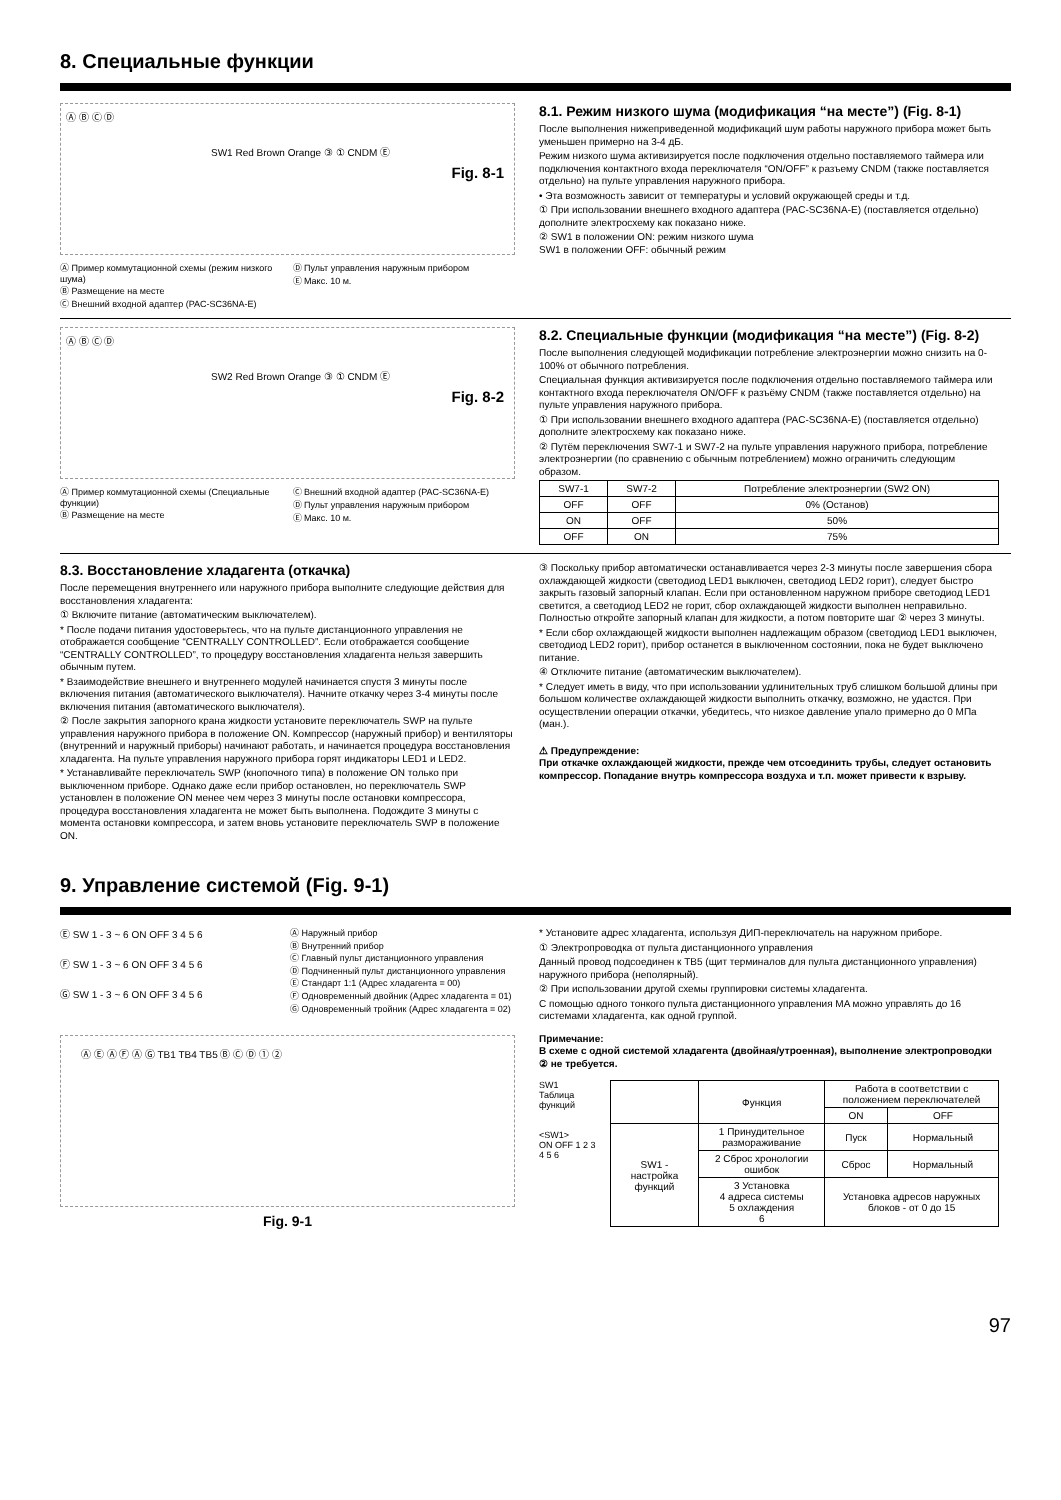8. Специальные функции
Ⓐ Ⓑ Ⓒ Ⓓ
SW1 Red Brown Orange ③ ① CNDM Ⓔ
Fig. 8-1
Ⓐ Пример коммутационной схемы (режим низкого шума)
Ⓑ Размещение на месте
Ⓒ Внешний входной адаптер (PAC-SC36NA-E)
Ⓓ Пульт управления наружным прибором
Ⓔ Макс. 10 м.
8.1. Режим низкого шума (модификация “на месте”) (Fig. 8-1)
После выполнения нижеприведенной модификаций шум работы наружного прибора может быть уменьшен примерно на 3-4 дБ.
Режим низкого шума активизируется после подключения отдельно поставляемого таймера или подключения контактного входа переключателя “ON/OFF” к разъему CNDM (также поставляется отдельно) на пульте управления наружного прибора.
• Эта возможность зависит от температуры и условий окружающей среды и т.д.
① При использовании внешнего входного адаптера (PAC-SC36NA-E) (поставляется отдельно) дополните электросхему как показано ниже.
② SW1 в положении ON: режим низкого шума
SW1 в положении OFF: обычный режим
Ⓐ Ⓑ Ⓒ Ⓓ
SW2 Red Brown Orange ③ ① CNDM Ⓔ
Fig. 8-2
Ⓐ Пример коммутационной схемы (Специальные функции)
Ⓑ Размещение на месте
Ⓒ Внешний входной адаптер (PAC-SC36NA-E)
Ⓓ Пульт управления наружным прибором
Ⓔ Макс. 10 м.
8.2. Специальные функции (модификация “на месте”) (Fig. 8-2)
После выполнения следующей модификации потребление электроэнергии можно снизить на 0-100% от обычного потребления.
Специальная функция активизируется после подключения отдельно поставляемого таймера или контактного входа переключателя ON/OFF к разъёму CNDM (также поставляется отдельно) на пульте управления наружного прибора.
① При использовании внешнего входного адаптера (PAC-SC36NA-E) (поставляется отдельно) дополните электросхему как показано ниже.
② Путём переключения SW7-1 и SW7-2 на пульте управления наружного прибора, потребление электроэнергии (по сравнению с обычным потреблением) можно ограничить следующим образом.
| SW7-1 | SW7-2 | Потребление электроэнергии (SW2 ON) |
| --- | --- | --- |
| OFF | OFF | 0% (Останов) |
| ON | OFF | 50% |
| OFF | ON | 75% |
8.3. Восстановление хладагента (откачка)
После перемещения внутреннего или наружного прибора выполните следующие действия для восстановления хладагента:
① Включите питание (автоматическим выключателем).
* После подачи питания удостоверьтесь, что на пульте дистанционного управления не отображается сообщение “CENTRALLY CONTROLLED”. Если отображается сообщение “CENTRALLY CONTROLLED”, то процедуру восстановления хладагента нельзя завершить обычным путем.
* Взаимодействие внешнего и внутреннего модулей начинается спустя 3 минуты после включения питания (автоматического выключателя). Начните откачку через 3-4 минуты после включения питания (автоматического выключателя).
② После закрытия запорного крана жидкости установите переключатель SWP на пульте управления наружного прибора в положение ON. Компрессор (наружный прибор) и вентиляторы (внутренний и наружный приборы) начинают работать, и начинается процедура восстановления хладагента. На пульте управления наружного прибора горят индикаторы LED1 и LED2.
* Устанавливайте переключатель SWP (кнопочного типа) в положение ON только при выключенном приборе. Однако даже если прибор остановлен, но переключатель SWP установлен в положение ON менее чем через 3 минуты после остановки компрессора, процедура восстановления хладагента не может быть выполнена. Подождите 3 минуты с момента остановки компрессора, и затем вновь установите переключатель SWP в положение ON.
③ Поскольку прибор автоматически останавливается через 2-3 минуты после завершения сбора охлаждающей жидкости (светодиод LED1 выключен, светодиод LED2 горит), следует быстро закрыть газовый запорный клапан. Если при остановленном наружном приборе светодиод LED1 светится, а светодиод LED2 не горит, сбор охлаждающей жидкости выполнен неправильно. Полностью откройте запорный клапан для жидкости, а потом повторите шаг ② через 3 минуты.
* Если сбор охлаждающей жидкости выполнен надлежащим образом (светодиод LED1 выключен, светодиод LED2 горит), прибор останется в выключенном состоянии, пока не будет выключено питание.
④ Отключите питание (автоматическим выключателем).
* Следует иметь в виду, что при использовании удлинительных труб слишком большой длины при большом количестве охлаждающей жидкости выполнить откачку, возможно, не удастся. При осуществлении операции откачки, убедитесь, что низкое давление упало примерно до 0 МПа (ман.).
⚠ Предупреждение:
При откачке охлаждающей жидкости, прежде чем отсоединить трубы, следует остановить компрессор. Попадание внутрь компрессора воздуха и т.п. может привести к взрыву.
9. Управление системой (Fig. 9-1)
Ⓔ SW 1 - 3 ~ 6 ON OFF 3 4 5 6
Ⓕ SW 1 - 3 ~ 6 ON OFF 3 4 5 6
Ⓖ SW 1 - 3 ~ 6 ON OFF 3 4 5 6
Ⓐ Наружный прибор
Ⓑ Внутренний прибор
Ⓒ Главный пульт дистанционного управления
Ⓓ Подчиненный пульт дистанционного управления
Ⓔ Стандарт 1:1 (Адрес хладагента = 00)
Ⓕ Одновременный двойник (Адрес хладагента = 01)
Ⓖ Одновременный тройник (Адрес хладагента = 02)
Ⓐ Ⓔ Ⓐ Ⓕ Ⓐ Ⓖ TB1 TB4 TB5 Ⓑ Ⓒ Ⓓ ① ②
Fig. 9-1
* Установите адрес хладагента, используя ДИП-переключатель на наружном приборе.
① Электропроводка от пульта дистанционного управления
Данный провод подсоединен к TB5 (щит терминалов для пульта дистанционного управления) наружного прибора (неполярный).
② При использовании другой схемы группировки системы хладагента.
С помощью одного тонкого пульта дистанционного управления MA можно управлять до 16 системами хладагента, как одной группой.
Примечание:
В схеме с одной системой хладагента (двойная/утроенная), выполнение электропроводки ② не требуется.
SW1
Таблица функций
<SW1>
ON OFF 1 2 3 4 5 6
| | Функция | Работа в соответствии с положением переключателей | |
| --- | --- | --- | --- |
| | | ON | OFF |
| SW1 - настройка функций | 1 Принудительное размораживание | Пуск | Нормальный |
| | 2 Сброс хронологии ошибок | Сброс | Нормальный |
| | 3 Установка 4 адреса системы 5 охлаждения 6 | Установка адресов наружных блоков - от 0 до 15 | |
97